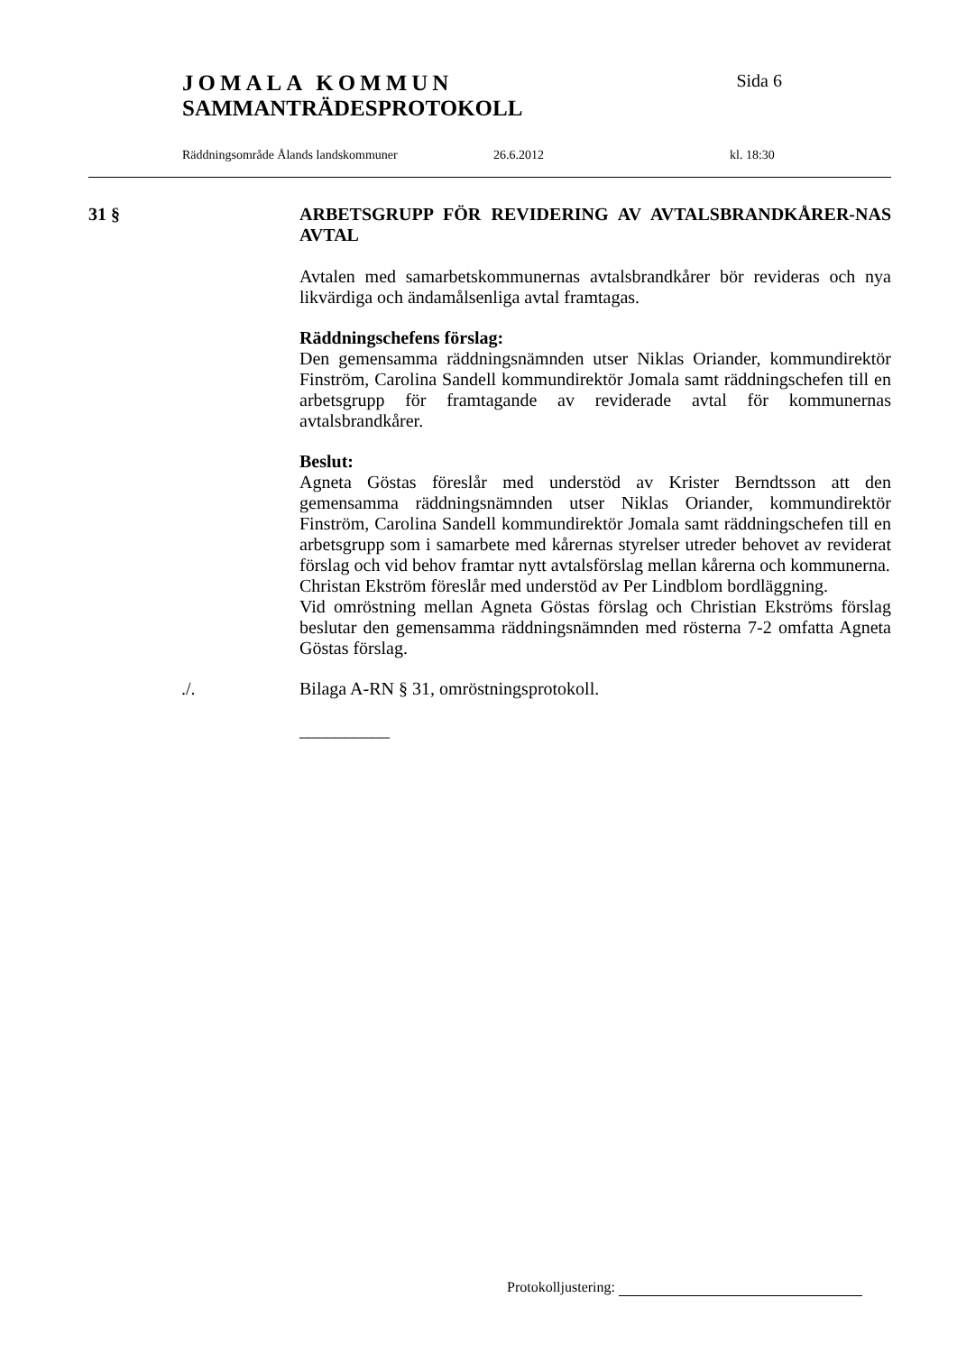JOMALA KOMMUN Sida 6
SAMMANTRÄDESPROTOKOLL
Räddningsområde Ålands landskommuner 26.6.2012 kl. 18:30
31 §
ARBETSGRUPP FÖR REVIDERING AV AVTALSBRANDKÅRER-NAS AVTAL
Avtalen med samarbetskommunernas avtalsbrandkårer bör revideras och nya likvärdiga och ändamålsenliga avtal framtagas.
Räddningschefens förslag:
Den gemensamma räddningsnämnden utser Niklas Oriander, kommundirektör Finström, Carolina Sandell kommundirektör Jomala samt räddningschefen till en arbetsgrupp för framtagande av reviderade avtal för kommunernas avtalsbrandkårer.
Beslut:
Agneta Göstas föreslår med understöd av Krister Berndtsson att den gemensamma räddningsnämnden utser Niklas Oriander, kommundirektör Finström, Carolina Sandell kommundirektör Jomala samt räddningschefen till en arbetsgrupp som i samarbete med kårernas styrelser utreder behovet av reviderat förslag och vid behov framtar nytt avtalsförslag mellan kårerna och kommunerna.
Christan Ekström föreslår med understöd av Per Lindblom bordläggning.
Vid omröstning mellan Agneta Göstas förslag och Christian Ekströms förslag beslutar den gemensamma räddningsnämnden med rösterna 7-2 omfatta Agneta Göstas förslag.
./.
Bilaga A-RN § 31, omröstningsprotokoll.
__________
Protokolljustering: